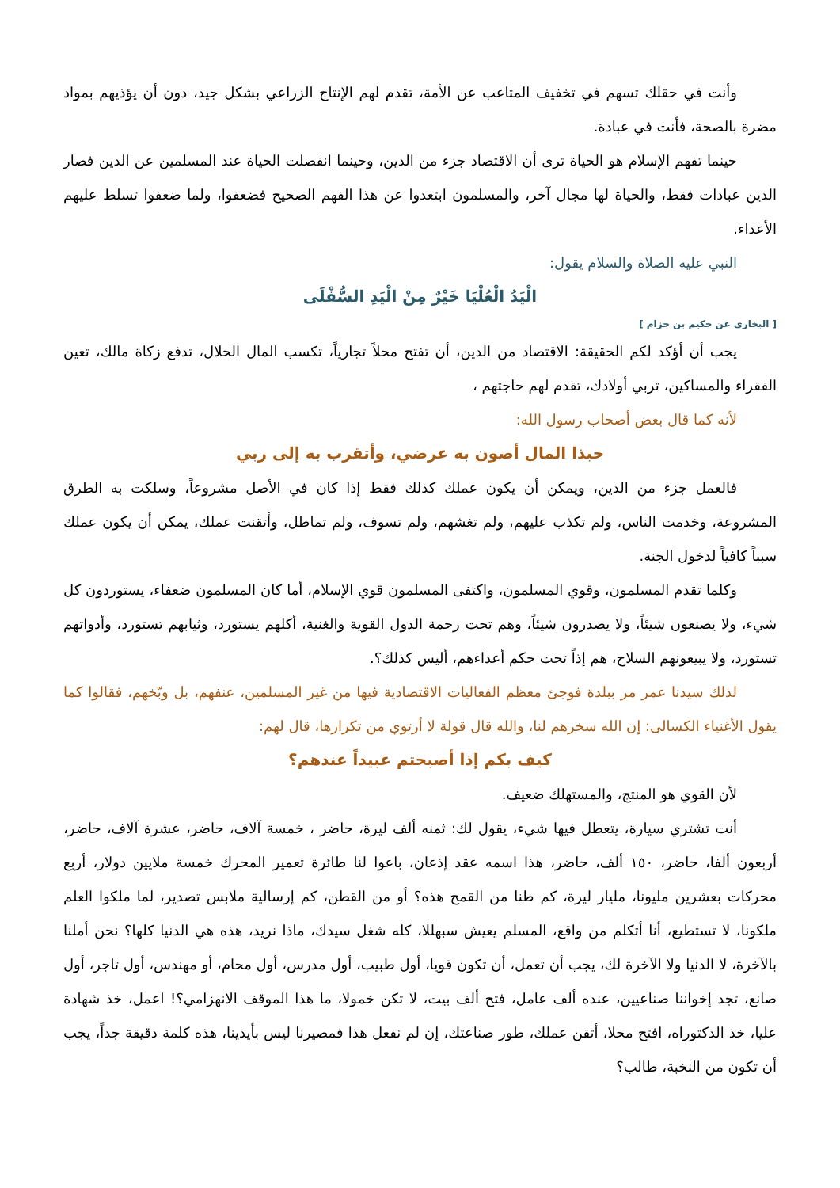وأنت في حقلك تسهم في تخفيف المتاعب عن الأمة، تقدم لهم الإنتاج الزراعي بشكل جيد، دون أن يؤذيهم بمواد مضرة بالصحة، فأنت في عبادة.
حينما تفهم الإسلام هو الحياة ترى أن الاقتصاد جزء من الدين، وحينما انفصلت الحياة عند المسلمين عن الدين فصار الدين عبادات فقط، والحياة لها مجال آخر، والمسلمون ابتعدوا عن هذا الفهم الصحيح فضعفوا، ولما ضعفوا تسلط عليهم الأعداء.
النبي عليه الصلاة والسلام يقول:
الْيَدُ الْعُلْيَا خَيْرٌ مِنْ الْيَدِ السُّفْلَى
[ البخاري عن حكيم بن حزام ]
يجب أن أؤكد لكم الحقيقة: الاقتصاد من الدين، أن تفتح محلاً تجارياً، تكسب المال الحلال، تدفع زكاة مالك، تعين الفقراء والمساكين، تربي أولادك، تقدم لهم حاجتهم ،
لأنه كما قال بعض أصحاب رسول الله:
حبذا المال أصون به عرضي، وأتقرب به إلى ربي
فالعمل جزء من الدين، ويمكن أن يكون عملك كذلك فقط إذا كان في الأصل مشروعاً، وسلكت به الطرق المشروعة، وخدمت الناس، ولم تكذب عليهم، ولم تغشهم، ولم تسوف، ولم تماطل، وأتقنت عملك، يمكن أن يكون عملك سبباً كافياً لدخول الجنة.
وكلما تقدم المسلمون، وقوي المسلمون، واكتفى المسلمون قوي الإسلام، أما كان المسلمون ضعفاء، يستوردون كل شيء، ولا يصنعون شيئاً، ولا يصدرون شيئاً، وهم تحت رحمة الدول القوية والغنية، أكلهم يستورد، وثيابهم تستورد، وأدواتهم تستورد، ولا يبيعونهم السلاح، هم إذاً تحت حكم أعداءهم، أليس كذلك؟.
لذلك سيدنا عمر مر ببلدة فوجئ معظم الفعاليات الاقتصادية فيها من غير المسلمين، عنفهم، بل وبّخهم، فقالوا كما يقول الأغنياء الكسالى: إن الله سخرهم لنا، والله قال قولة لا أرتوي من تكرارها، قال لهم:
كيف بكم إذا أصبحتم عبيداً عندهم؟
لأن القوي هو المنتج، والمستهلك ضعيف.
أنت تشتري سيارة، يتعطل فيها شيء، يقول لك: ثمنه ألف ليرة، حاضر ، خمسة آلاف، حاضر، عشرة آلاف، حاضر، أربعون ألفا، حاضر، ١٥٠ ألف، حاضر، هذا اسمه عقد إذعان، باعوا لنا طائرة تعمير المحرك خمسة ملايين دولار، أربع محركات بعشرين مليونا، مليار ليرة، كم طنا من القمح هذه؟ أو من القطن، كم إرسالية ملابس تصدير، لما ملكوا العلم ملكونا، لا تستطيع، أنا أتكلم من واقع، المسلم يعيش سبهللا، كله شغل سيدك، ماذا نريد، هذه هي الدنيا كلها؟ نحن أملنا بالآخرة، لا الدنيا ولا الآخرة لك، يجب أن تعمل، أن تكون قويا، أول طبيب، أول مدرس، أول محام، أو مهندس، أول تاجر، أول صانع، تجد إخواننا صناعيين، عنده ألف عامل، فتح ألف بيت، لا تكن خمولا، ما هذا الموقف الانهزامي؟! اعمل، خذ شهادة عليا، خذ الدكتوراه، افتح محلا، أتقن عملك، طور صناعتك، إن لم نفعل هذا فمصيرنا ليس بأيدينا، هذه كلمة دقيقة جداً، يجب أن تكون من النخبة، طالب؟